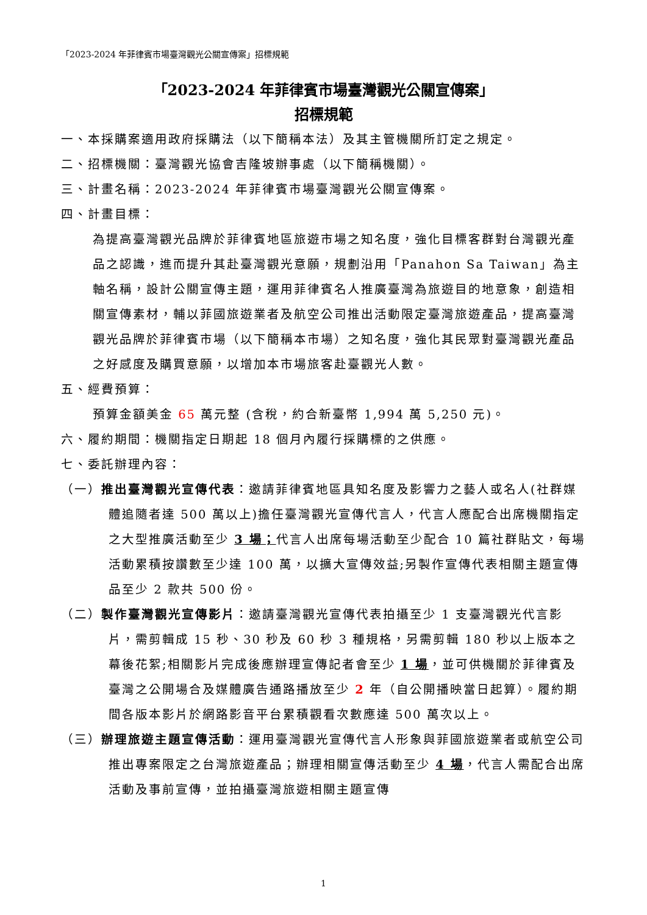「2023-2024 年菲律賓市場臺灣觀光公關宣傳案」招標規範
「2023-2024 年菲律賓市場臺灣觀光公關宣傳案」
招標規範
一、本採購案適用政府採購法（以下簡稱本法）及其主管機關所訂定之規定。
二、招標機關：臺灣觀光協會吉隆坡辦事處（以下簡稱機關）。
三、計畫名稱：2023-2024 年菲律賓市場臺灣觀光公關宣傳案。
四、計畫目標：
為提高臺灣觀光品牌於菲律賓地區旅遊市場之知名度，強化目標客群對台灣觀光產品之認識，進而提升其赴臺灣觀光意願，規劃沿用「Panahon Sa Taiwan」為主軸名稱，設計公關宣傳主題，運用菲律賓名人推廣臺灣為旅遊目的地意象，創造相關宣傳素材，輔以菲國旅遊業者及航空公司推出活動限定臺灣旅遊產品，提高臺灣觀光品牌於菲律賓市場（以下簡稱本市場）之知名度，強化其民眾對臺灣觀光產品之好感度及購買意願，以增加本市場旅客赴臺觀光人數。
五、經費預算：
預算金額美金 65 萬元整 (含稅，約合新臺幣 1,994 萬 5,250 元)。
六、履約期間：機關指定日期起 18 個月內履行採購標的之供應。
七、委託辦理內容：
（一）推出臺灣觀光宣傳代表：邀請菲律賓地區具知名度及影響力之藝人或名人(社群媒體追隨者達 500 萬以上)擔任臺灣觀光宣傳代言人，代言人應配合出席機關指定之大型推廣活動至少 3 場；代言人出席每場活動至少配合 10 篇社群貼文，每場活動累積按讚數至少達 100 萬，以擴大宣傳效益;另製作宣傳代表相關主題宣傳品至少 2 款共 500 份。
（二）製作臺灣觀光宣傳影片：邀請臺灣觀光宣傳代表拍攝至少 1 支臺灣觀光代言影片，需剪輯成 15 秒、30 秒及 60 秒 3 種規格，另需剪輯 180 秒以上版本之幕後花絮;相關影片完成後應辦理宣傳記者會至少 1 場，並可供機關於菲律賓及臺灣之公開場合及媒體廣告通路播放至少 2 年（自公開播映當日起算）。履約期間各版本影片於網路影音平台累積觀看次數應達 500 萬次以上。
（三）辦理旅遊主題宣傳活動：運用臺灣觀光宣傳代言人形象與菲國旅遊業者或航空公司推出專案限定之台灣旅遊產品；辦理相關宣傳活動至少 4 場，代言人需配合出席活動及事前宣傳，並拍攝臺灣旅遊相關主題宣傳
1